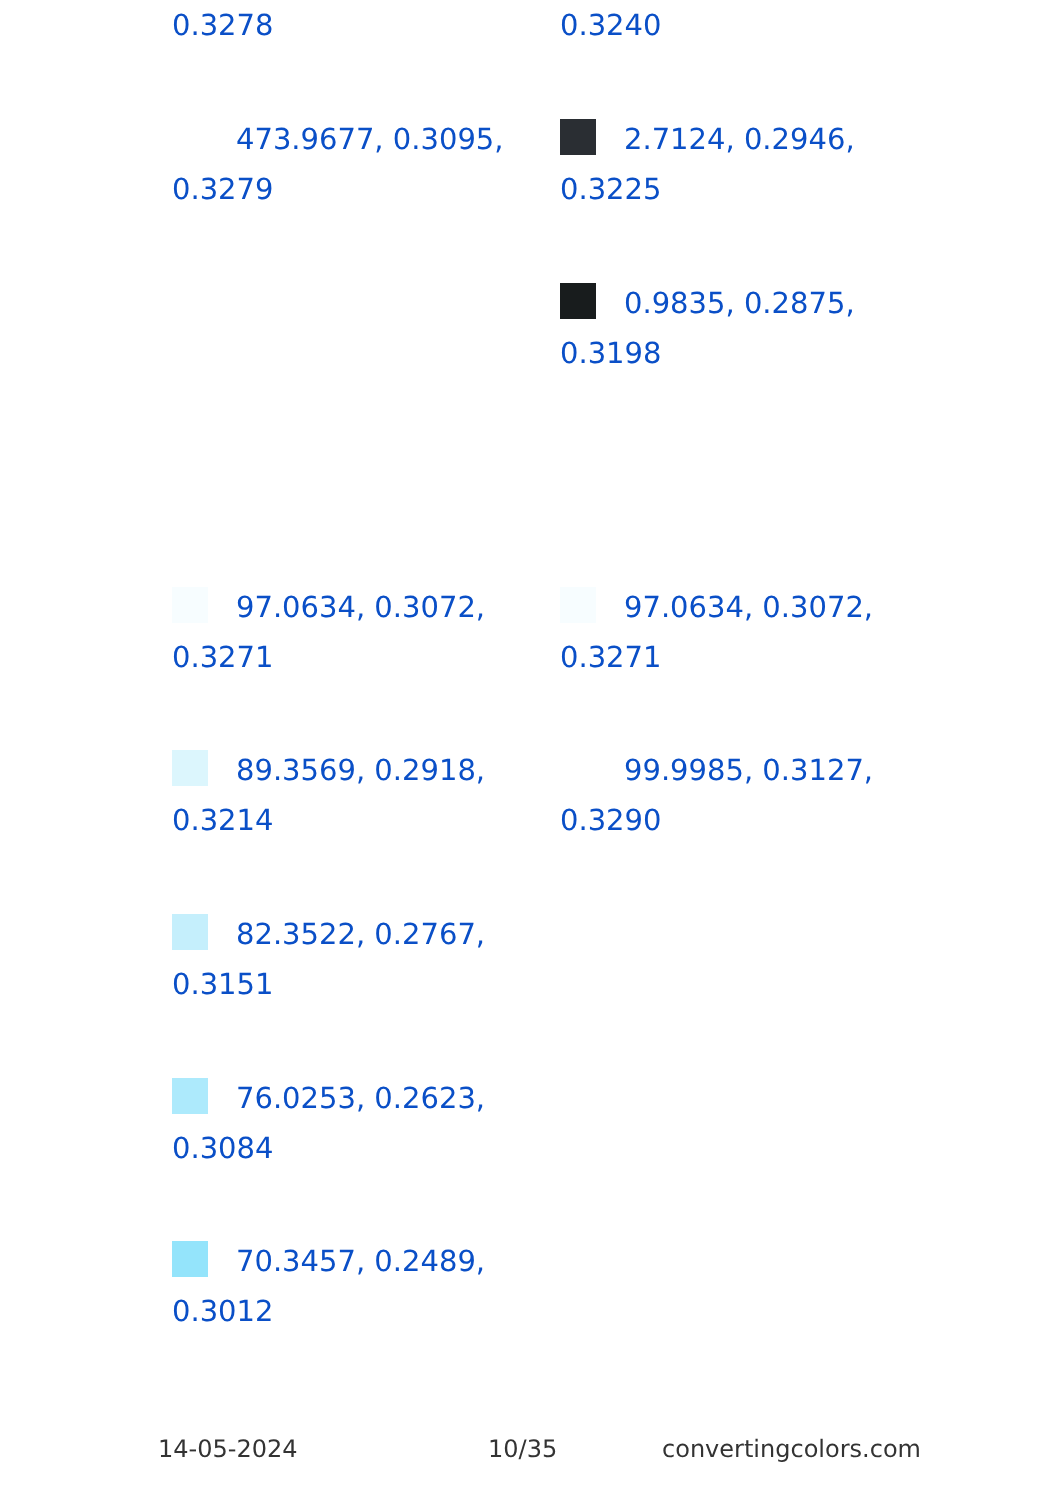0.3278 0.3240
473.9677, 0.3095, 0.3279
2.7124, 0.2946, 0.3225
0.9835, 0.2875, 0.3198
97.0634, 0.3072, 0.3271
97.0634, 0.3072, 0.3271
89.3569, 0.2918, 0.3214
99.9985, 0.3127, 0.3290
82.3522, 0.2767, 0.3151
76.0253, 0.2623, 0.3084
70.3457, 0.2489, 0.3012
14-05-2024 10/35 convertingcolors.com